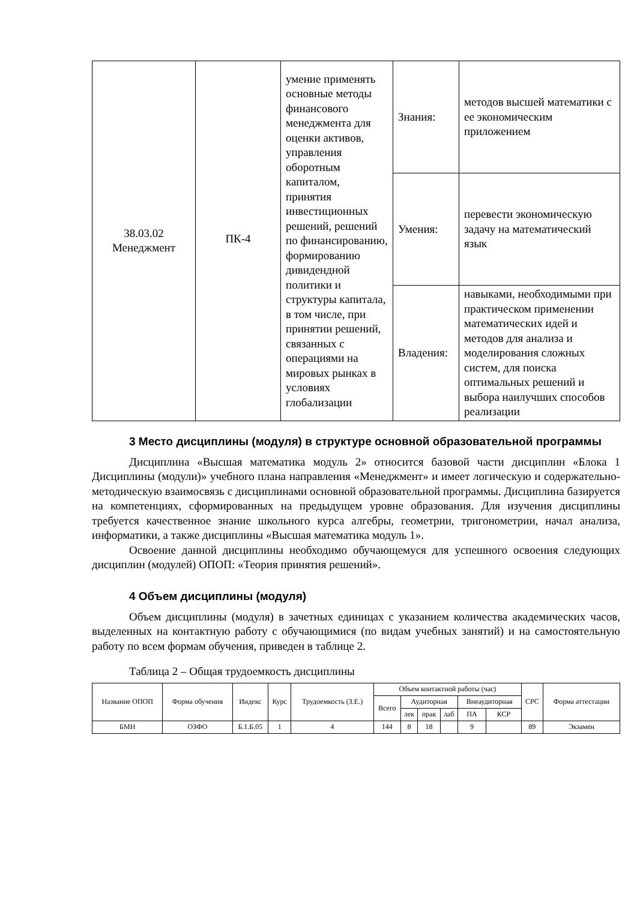| 38.03.02 Менеджмент | ПК-4 | умение применять основные методы финансового менеджмента для оценки активов, управления оборотным капиталом, принятия инвестиционных решений, решений по финансированию, формированию дивидендной политики и структуры капитала, в том числе, при принятии решений, связанных с операциями на мировых рынках в условиях глобализации | Знания: | методов высшей математики с ее экономическим приложением |
| | | | Умения: | перевести экономическую задачу на математический язык |
| | | | Владения: | навыками, необходимыми при практическом применении математических идей и методов для анализа и моделирования сложных систем, для поиска оптимальных решений и выбора наилучших способов реализации |
3 Место дисциплины (модуля) в структуре основной образовательной программы
Дисциплина «Высшая математика модуль 2» относится базовой части дисциплин «Блока 1 Дисциплины (модули)» учебного плана направления «Менеджмент» и имеет логическую и содержательно-методическую взаимосвязь с дисциплинами основной образовательной программы. Дисциплина базируется на компетенциях, сформированных на предыдущем уровне образования. Для изучения дисциплины требуется качественное знание школьного курса алгебры, геометрии, тригонометрии, начал анализа, информатики, а также дисциплины «Высшая математика модуль 1».
Освоение данной дисциплины необходимо обучающемуся для успешного освоения следующих дисциплин (модулей) ОПОП: «Теория принятия решений».
4 Объем дисциплины (модуля)
Объем дисциплины (модуля) в зачетных единицах с указанием количества академических часов, выделенных на контактную работу с обучающимися (по видам учебных занятий) и на самостоятельную работу по всем формам обучения, приведен в таблице 2.
Таблица 2 – Общая трудоемкость дисциплины
| Название ОПОП | Форма обучения | Индекс | Курс | Трудоемкость (З.Е.) | Объем контактной работы (час) | | | | | | СРС | Форма аттестации |
| --- | --- | --- | --- | --- | --- | --- | --- | --- | --- | --- | --- | --- |
| | | | | | Всего | Аудиторная | | | Внеаудиторная | | | |
| | | | | | | лек | прак | лаб | ПА | КСР | | |
| БМН | ОЗФО | Б.1.Б.05 | 1 | 4 | 144 | 8 | 18 | | 9 | | 89 | Экзамен |